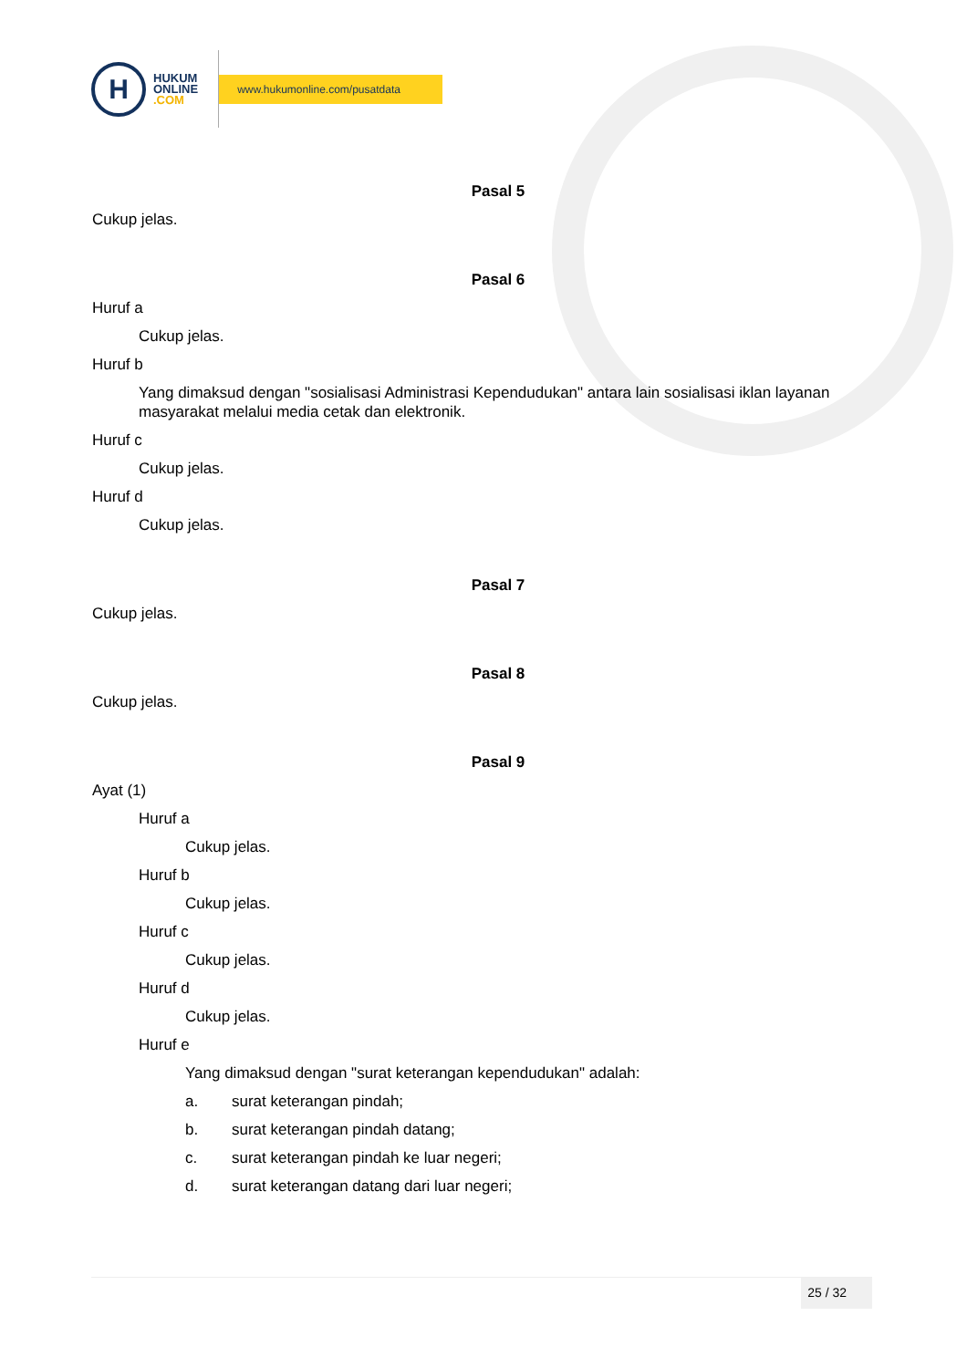H
HUKUM
ONLINE
.COM
www.hukumonline.com/pusatdata
Pasal 5
Cukup jelas.
Pasal 6
Huruf a
Cukup jelas.
Huruf b
Yang dimaksud dengan "sosialisasi Administrasi Kependudukan" antara lain sosialisasi iklan layanan masyarakat melalui media cetak dan elektronik.
Huruf c
Cukup jelas.
Huruf d
Cukup jelas.
Pasal 7
Cukup jelas.
Pasal 8
Cukup jelas.
Pasal 9
Ayat (1)
Huruf a
Cukup jelas.
Huruf b
Cukup jelas.
Huruf c
Cukup jelas.
Huruf d
Cukup jelas.
Huruf e
Yang dimaksud dengan "surat keterangan kependudukan" adalah:
a. surat keterangan pindah;
b. surat keterangan pindah datang;
c. surat keterangan pindah ke luar negeri;
d. surat keterangan datang dari luar negeri;
25 / 32